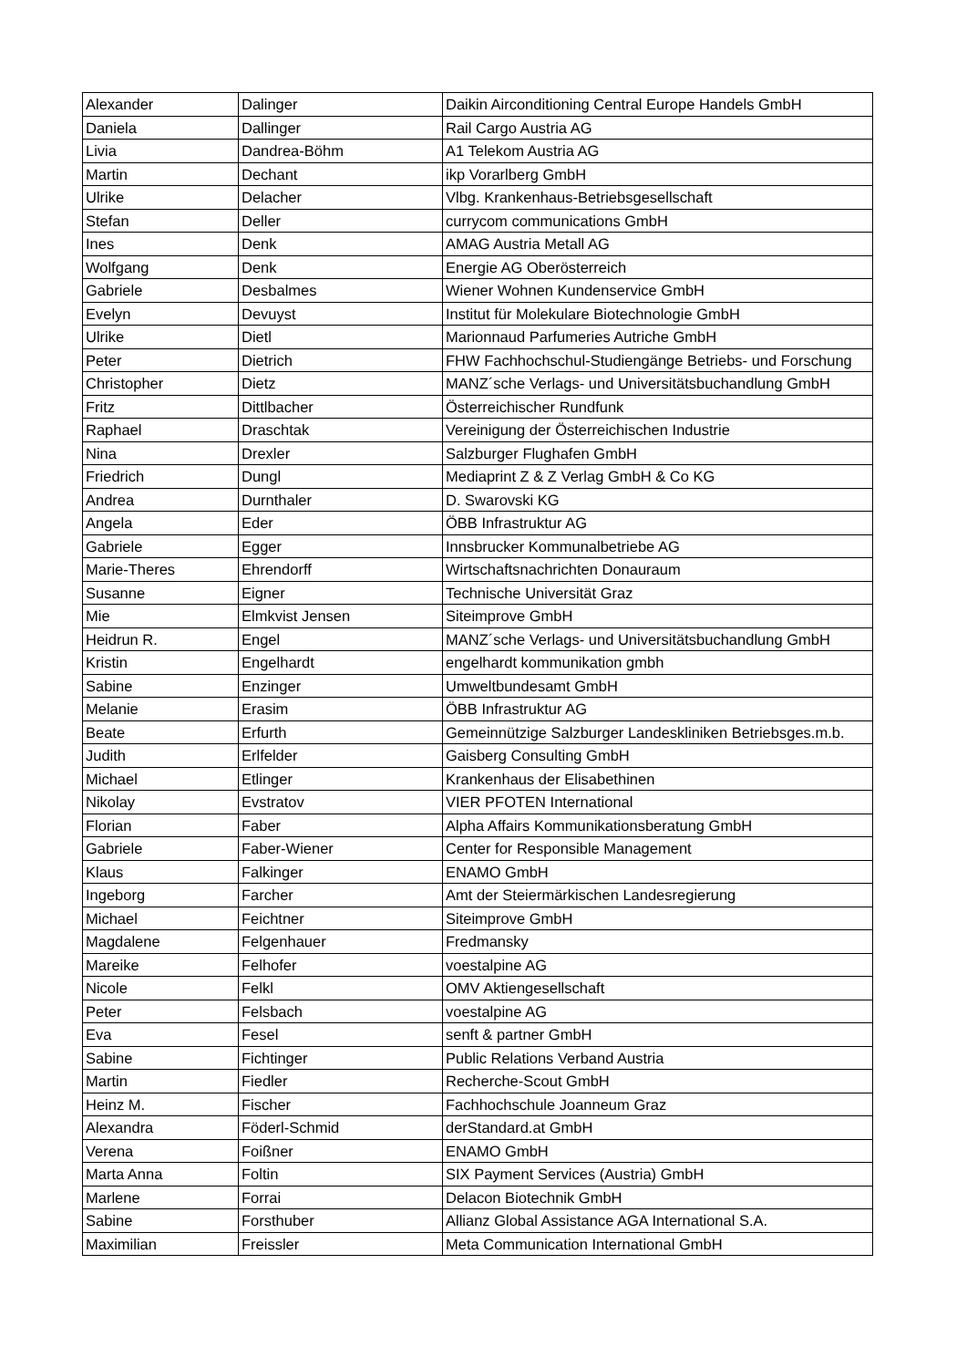| Alexander | Dalinger | Daikin Airconditioning Central Europe Handels GmbH |
| Daniela | Dallinger | Rail Cargo Austria AG |
| Livia | Dandrea-Böhm | A1 Telekom Austria AG |
| Martin | Dechant | ikp Vorarlberg GmbH |
| Ulrike | Delacher | Vlbg. Krankenhaus-Betriebsgesellschaft |
| Stefan | Deller | currycom communications GmbH |
| Ines | Denk | AMAG Austria Metall AG |
| Wolfgang | Denk | Energie AG Oberösterreich |
| Gabriele | Desbalmes | Wiener Wohnen Kundenservice GmbH |
| Evelyn | Devuyst | Institut für Molekulare Biotechnologie GmbH |
| Ulrike | Dietl | Marionnaud Parfumeries Autriche GmbH |
| Peter | Dietrich | FHW Fachhochschul-Studiengänge Betriebs- und Forschung |
| Christopher | Dietz | MANZ´sche Verlags- und Universitätsbuchandlung GmbH |
| Fritz | Dittlbacher | Österreichischer Rundfunk |
| Raphael | Draschtak | Vereinigung der Österreichischen Industrie |
| Nina | Drexler | Salzburger Flughafen GmbH |
| Friedrich | Dungl | Mediaprint Z & Z Verlag GmbH & Co KG |
| Andrea | Durnthaler | D. Swarovski KG |
| Angela | Eder | ÖBB Infrastruktur AG |
| Gabriele | Egger | Innsbrucker Kommunalbetriebe AG |
| Marie-Theres | Ehrendorff | Wirtschaftsnachrichten Donauraum |
| Susanne | Eigner | Technische Universität Graz |
| Mie | Elmkvist Jensen | Siteimprove GmbH |
| Heidrun R. | Engel | MANZ´sche Verlags- und Universitätsbuchandlung GmbH |
| Kristin | Engelhardt | engelhardt kommunikation gmbh |
| Sabine | Enzinger | Umweltbundesamt GmbH |
| Melanie | Erasim | ÖBB Infrastruktur AG |
| Beate | Erfurth | Gemeinnützige Salzburger Landeskliniken Betriebsges.m.b. |
| Judith | Erlfelder | Gaisberg Consulting GmbH |
| Michael | Etlinger | Krankenhaus der Elisabethinen |
| Nikolay | Evstratov | VIER PFOTEN International |
| Florian | Faber | Alpha Affairs Kommunikationsberatung GmbH |
| Gabriele | Faber-Wiener | Center for Responsible Management |
| Klaus | Falkinger | ENAMO GmbH |
| Ingeborg | Farcher | Amt der Steiermärkischen Landesregierung |
| Michael | Feichtner | Siteimprove GmbH |
| Magdalene | Felgenhauer | Fredmansky |
| Mareike | Felhofer | voestalpine AG |
| Nicole | Felkl | OMV Aktiengesellschaft |
| Peter | Felsbach | voestalpine AG |
| Eva | Fesel | senft & partner GmbH |
| Sabine | Fichtinger | Public Relations Verband Austria |
| Martin | Fiedler | Recherche-Scout GmbH |
| Heinz M. | Fischer | Fachhochschule Joanneum Graz |
| Alexandra | Föderl-Schmid | derStandard.at GmbH |
| Verena | Foißner | ENAMO GmbH |
| Marta Anna | Foltin | SIX Payment Services (Austria) GmbH |
| Marlene | Forrai | Delacon Biotechnik GmbH |
| Sabine | Forsthuber | Allianz Global Assistance AGA International S.A. |
| Maximilian | Freissler | Meta Communication International GmbH |